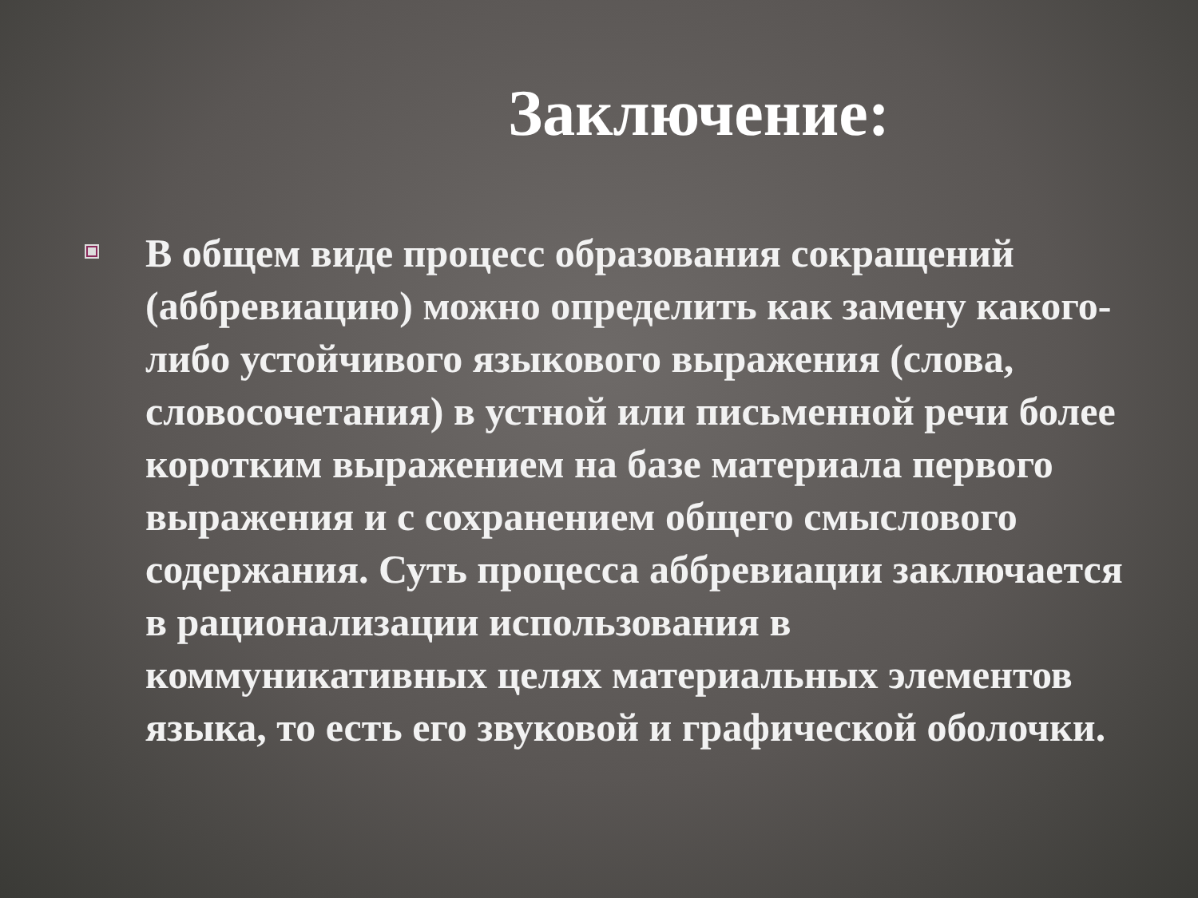Заключение:
В общем виде процесс образования сокращений (аббревиацию) можно определить как замену какого-либо устойчивого языкового выражения (слова, словосочетания) в устной или письменной речи более коротким выражением на базе материала первого выражения и с сохранением общего смыслового содержания. Суть процесса аббревиации заключается в рационализации использования в коммуникативных целях материальных элементов языка, то есть его звуковой и графической оболочки.